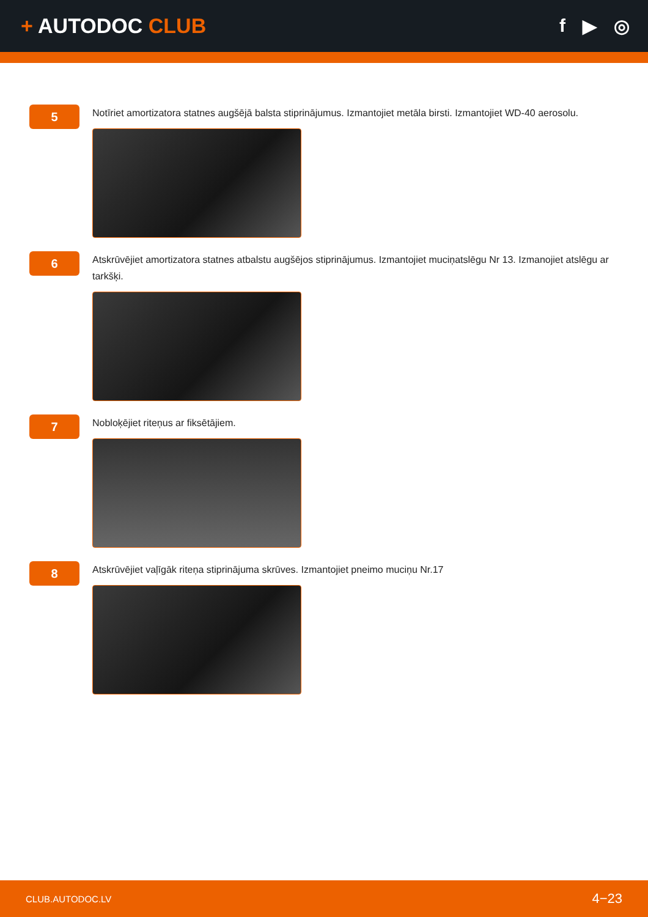+ AUTODOC CLUB f ▶ ◎
5
Notīriet amortizatora statnes augšējā balsta stiprinājumus. Izmantojiet metāla birsti. Izmantojiet WD-40 aerosolu.
6
Atskrūvējiet amortizatora statnes atbalstu augšējos stiprinājumus. Izmantojiet muciņatslēgu Nr 13. Izmanojiet atslēgu ar tarkšķi.
7
Nobloķējiet riteņus ar fiksētājiem.
8
Atskrūvējiet vaļīgāk riteņa stiprinājuma skrūves. Izmantojiet pneimo muciņu Nr.17
CLUB.AUTODOC.LV 4−23